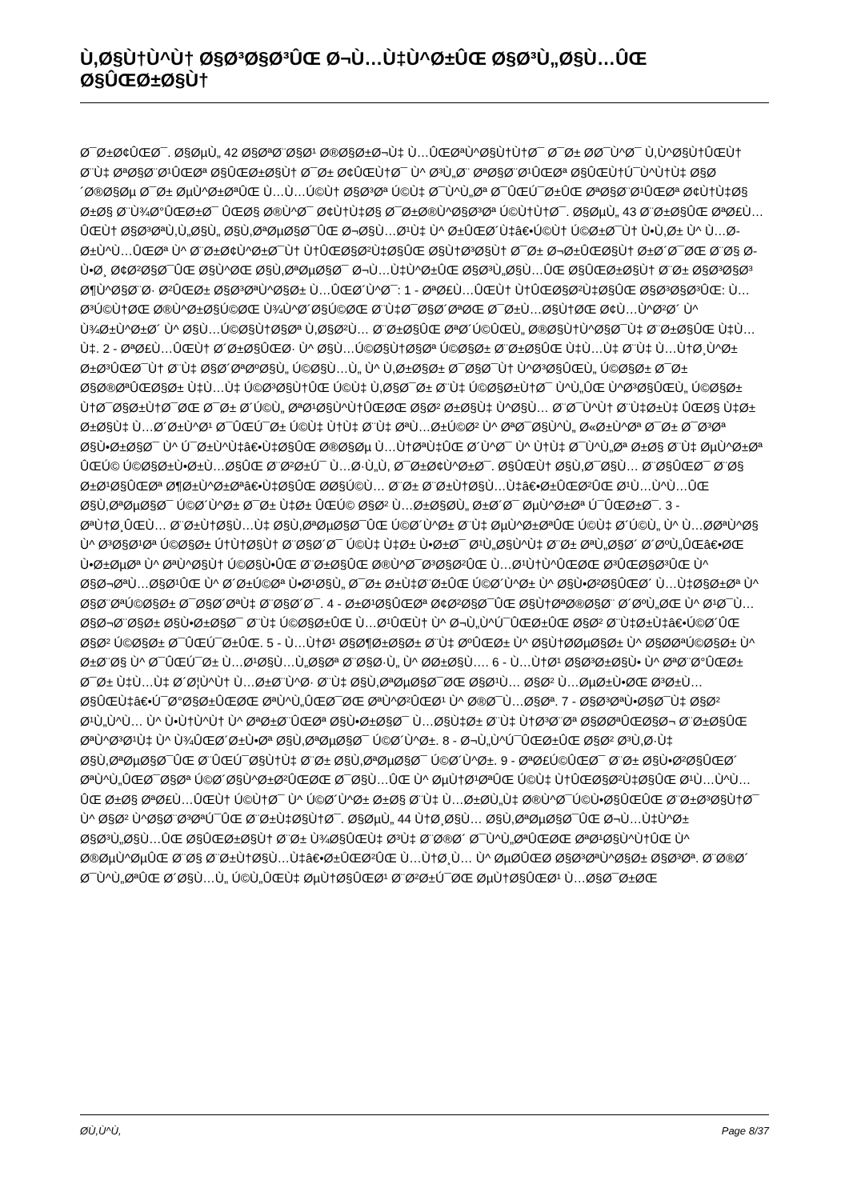Ù,Ø§Ù†Ù^Ù† Ø§Ø³Ø§Ø³ÛŒ Ø¬Ù…Ù‡Ù^Ø±ÛŒ Ø§Ø³Ù„Ø§Ù…ÛŒ Ø§ÛŒØ±Ø§Ù†
Ø¯Ø±Ø¢ÛŒØ¯. Ø§ØµÙ„ 42 Ø§ØªØ¨Ø§Ø¹ Ø®Ø§Ø±Ø¬Ù‡ Ù…ÛŒØªÙ^Ø§Ù†Ù†Ø¯ Ø¯Ø± Ø­Ø¯Ù^Ø¯ Ù,Ù^Ø§Ù†ÛŒÙ† Ø¨Ù‡ ØªØ§Ø¨Ø¹ÛŒØª Ø§ÛŒØ±Ø§Ù† Ø¯Ø± Ø¢ÛŒÙ†Ø¯ Ù^ Ø³Ù„Ø¨ ØªØ§Ø¨Ø¹ÛŒØª Ø§ÛŒÙ†Ú¯Ù^Ù†Ù‡ Ø§Ø´Ø®Ø§Øµ Ø¯Ø± ØµÙ^Ø±ØªÛŒ Ù…Ù…Ú©Ù† Ø§Ø³Øª Ú©Ù‡ Ø¯Ù^Ù„Øª Ø¯ÛŒÚ¯Ø±ÛŒ ØªØ§Ø¨Ø¹ÛŒØª Ø¢Ù†Ù‡Ø§ Ø±Ø§ Ø¨Ù¾Ø°ÛŒØ±Ø¯ ÛŒØ§ Ø®Ù^Ø¯ Ø¢Ù†Ù‡Ø§ Ø¯Ø±Ø®Ù^Ø§Ø³Øª Ú©Ù†Ù†Ø¯. Ø§ØµÙ„ 43 Ø¨Ø±Ø§ÛŒ ØªØ£Ù…ÛŒÙ† Ø§Ø³ØªÙ,Ù„Ø§Ù„ Ø§Ù,ØªØµØ§Ø¯ÛŒ Ø¬Ø§Ù…Ø¹Ù‡ Ù^ Ø±ÛŒØ´Ù‡â€•Ú©Ù† Ú©Ø±Ø¯Ù† Ù•Ù,Ø± Ù^ Ù…Ø­Ø±Ù^Ù…ÛŒØª Ù^ Ø¨Ø±Ø¢Ù^Ø±Ø¯Ù† Ù†ÛŒØ§Ø²Ù‡Ø§ÛŒ Ø§Ù†Ø³Ø§Ù† Ø¯Ø± Ø¬Ø±ÛŒØ§Ù† Ø±Ø´Ø¯ØŒ Ø¨Ø§ Ø­Ù•Ø¸ Ø¢Ø²Ø§Ø¯ÛŒ Ø§Ù^ØŒ Ø§Ù,ØªØµØ§Ø¯ Ø¬Ù…Ù‡Ù^Ø±ÛŒ Ø§Ø³Ù„Ø§Ù…ÛŒ Ø§ÛŒØ±Ø§Ù† Ø¨Ø± Ø§Ø³Ø§Ø³ Ø¶Ù^Ø§Ø¨Ø· Ø²ÛŒØ± Ø§Ø³ØªÙ^Ø§Ø± Ù…ÛŒØ´Ù^Ø¯: 1 - ØªØ£Ù…ÛŒÙ† Ù†ÛŒØ§Ø²Ù‡Ø§ÛŒ Ø§Ø³Ø§Ø³ÛŒ: Ù…Ø³Ú©Ù†ØŒ Ø®Ù^Ø±Ø§Ú©ØŒ Ù¾Ù^Ø´Ø§Ú©ØŒ Ø¨Ù‡Ø¯Ø§Ø´ØªØŒ Ø¯Ø±Ù…Ø§Ù†ØŒ Ø¢Ù…Ù^Ø²Ø´ Ù^ Ù¾Ø±Ù^Ø±Ø´ Ù^ Ø§Ù…Ú©Ø§Ù†Ø§Øª Ù,Ø§Ø²Ù… Ø¨Ø±Ø§ÛŒ ØªØ´Ú©ÛŒÙ„ Ø®Ø§Ù†Ù^Ø§Ø¯Ù‡ Ø¨Ø±Ø§ÛŒ Ù‡Ù…Ù‡. 2 - ØªØ£Ù…ÛŒÙ† Ø´Ø±Ø§ÛŒØ· Ù^ Ø§Ù…Ú©Ø§Ù†Ø§Øª Ú©Ø§Ø± Ø¨Ø±Ø§ÛŒ Ù‡Ù…Ù‡ Ø¨Ù‡ Ù…Ù†Ø¸Ù^Ø± Ø±Ø³ÛŒØ¯Ù† Ø¨Ù‡ Ø§Ø´ØªØºØ§Ù„ Ú©Ø§Ù…Ù„ Ù^ Ù,Ø±Ø§Ø± Ø¯Ø§Ø¯Ù† Ù^Ø³Ø§ÛŒÙ„ Ú©Ø§Ø± Ø¯Ø± Ø§Ø®ØªÛŒØ§Ø± Ù‡Ù…Ù‡ Ú©Ø³Ø§Ù†ÛŒ Ú©Ù‡ Ù,Ø§Ø¯Ø± Ø¨Ù‡ Ú©Ø§Ø±Ù†Ø¯ Ù^Ù„ÛŒ Ù^Ø³Ø§ÛŒÙ„ Ú©Ø§Ø± Ù†Ø¯Ø§Ø±Ù†Ø¯ØŒ Ø¯Ø± Ø´Ú©Ù„ ØªØ¹Ø§Ù^Ù†ÛŒØŒ Ø§Ø² Ø±Ø§Ù‡ Ù^Ø§Ù… Ø¨Ø¯Ù^Ù† Ø¨Ù‡Ø±Ù‡ ÛŒØ§ Ù‡Ø± Ø±Ø§Ù‡ Ù…Ø´Ø±Ù^Ø¹ Ø¯ÛŒÚ¯Ø± Ú©Ù‡ Ù†Ù‡ Ø¨Ù‡ ØªÙ…Ø±Ú©Ø² Ù^ ØªØ¯Ø§Ù^Ù„ Ø«Ø±Ù^Øª Ø¯Ø± Ø¯Ø³Øª Ø§Ù•Ø±Ø§Ø¯ Ù^ Ú¯Ø±Ù^Ù‡â€•Ù‡Ø§ÛŒ Ø®Ø§Øµ Ù…Ù†ØªÙ‡ÛŒ Ø´Ù^Ø¯ Ù^ Ù†Ù‡ Ø¯Ù^Ù„Øª Ø±Ø§ Ø¨Ù‡ ØµÙ^Ø±Øª ÛŒÚ© Ú©Ø§Ø±Ù•Ø±Ù…Ø§ÛŒ Ø¨Ø²Ø±Ú¯ Ù…Ø·Ù„Ù, Ø¯Ø±Ø¢Ù^Ø±Ø¯. Ø§ÛŒÙ† Ø§Ù,Ø¯Ø§Ù… Ø¨Ø§ÛŒØ¯ Ø¨Ø§ Ø±Ø¹Ø§ÛŒØª Ø¶Ø±Ù^Ø±Øªâ€•Ù‡Ø§ÛŒ Ø­Ø§Ú©Ù… Ø¨Ø± Ø¨Ø±Ù†Ø§Ù…Ù‡â€•Ø±ÛŒØ²ÛŒ Ø¹Ù…Ù^Ù…ÛŒ Ø§Ù,ØªØµØ§Ø¯ Ú©Ø´Ù^Ø± Ø¯Ø± Ù‡Ø± ÛŒÚ© Ø§Ø² Ù…Ø±Ø§Ø­Ù„ Ø±Ø´Ø¯ ØµÙ^Ø±Øª Ú¯ÛŒØ±Ø¯. 3 - ØªÙ†Ø¸ÛŒÙ… Ø¨Ø±Ù†Ø§Ù…Ù‡ Ø§Ù,ØªØµØ§Ø¯ÛŒ Ú©Ø´Ù^Ø± Ø¨Ù‡ ØµÙ^Ø±ØªÛŒ Ú©Ù‡ Ø´Ú©Ù„ Ù^ Ù…Ø­ØªÙ^Ø§ Ù^ Ø³Ø§Ø¹Øª Ú©Ø§Ø± Ú†Ù†Ø§Ù† Ø¨Ø§Ø´Ø¯ Ú©Ù‡ Ù‡Ø± Ù•Ø±Ø¯ Ø¹Ù„Ø§Ù^Ù‡ Ø¨Ø± ØªÙ„Ø§Ø´ Ø´ØºÙ„ÛŒâ€•ØŒ Ù•Ø±ØµØª Ù^ ØªÙ^Ø§Ù† Ú©Ø§Ù•ÛŒ Ø¨Ø±Ø§ÛŒ Ø®Ù^Ø¯Ø³Ø§Ø²ÛŒ Ù…Ø¹Ù†Ù^ÛŒØŒ Ø³ÛŒØ§Ø³ÛŒ Ù^ Ø§Ø¬ØªÙ…Ø§Ø¹ÛŒ Ù^ Ø´Ø±Ú©Øª Ù•Ø¹Ø§Ù„ Ø¯Ø± Ø±Ù‡Ø¨Ø±ÛŒ Ú©Ø´Ù^Ø± Ù^ Ø§Ù•Ø²Ø§ÛŒØ´ Ù…Ù‡Ø§Ø±Øª Ù^ Ø§Ø¨ØªÚ©Ø§Ø± Ø¯Ø§Ø´ØªÙ‡ Ø¨Ø§Ø´Ø¯. 4 - Ø±Ø¹Ø§ÛŒØª Ø¢Ø²Ø§Ø¯ÛŒ Ø§Ù†ØªØ®Ø§Ø¨ Ø´ØºÙ„ØŒ Ù^ Ø¹Ø¯Ù… Ø§Ø¬Ø¨Ø§Ø± Ø§Ù•Ø±Ø§Ø¯ Ø¨Ù‡ Ú©Ø§Ø±ÛŒ Ù…Ø¹ÛŒÙ† Ù^ Ø¬Ù„Ù^Ú¯ÛŒØ±ÛŒ Ø§Ø² Ø¨Ù‡Ø±Ù‡â€•Ú©Ø´ÛŒ Ø§Ø² Ú©Ø§Ø± Ø¯ÛŒÚ¯Ø±ÛŒ. 5 - Ù…Ù†Ø¹ Ø§Ø¶Ø±Ø§Ø± Ø¨Ù‡ ØºÛŒØ± Ù^ Ø§Ù†Ø­ØµØ§Ø± Ù^ Ø§Ø­ØªÚ©Ø§Ø± Ù^ Ø±Ø¨Ø§ Ù^ Ø¯ÛŒÚ¯Ø± Ù…Ø¹Ø§Ù…Ù„Ø§Øª Ø¨Ø§Ø·Ù„ Ù^ Ø­Ø±Ø§Ù…. 6 - Ù…Ù†Ø¹ Ø§Ø³Ø±Ø§Ù• Ù^ ØªØ¨Ø°ÛŒØ± Ø¯Ø± Ù‡Ù…Ù‡ Ø´Ø¦Ù^Ù† Ù…Ø±Ø¨Ù^Ø· Ø¨Ù‡ Ø§Ù,ØªØµØ§Ø¯ØŒ Ø§Ø¹Ù… Ø§Ø² Ù…ØµØ±Ù•ØŒ Ø³Ø±Ù…Ø§ÛŒÙ‡â€•Ú¯Ø°Ø§Ø±ÛŒØŒ ØªÙ^Ù„ÛŒØ¯ØŒ ØªÙ^Ø²ÛŒØ¹ Ù^ Ø®Ø¯Ù…Ø§Øª. 7 - Ø§Ø³ØªÙ•Ø§Ø¯Ù‡ Ø§Ø² Ø¹Ù„Ù^Ù… Ù^ Ù•Ù†Ù^Ù† Ù^ ØªØ±Ø¨ÛŒØª Ø§Ù•Ø±Ø§Ø¯ Ù…Ø§Ù‡Ø± Ø¨Ù‡ Ù†Ø³Ø¨Øª Ø§Ø­ØªÛŒØ§Ø¬ Ø¨Ø±Ø§ÛŒ ØªÙ^Ø³Ø¹Ù‡ Ù^ Ù¾ÛŒØ´Ø±Ù•Øª Ø§Ù,ØªØµØ§Ø¯ Ú©Ø´Ù^Ø±. 8 - Ø¬Ù„Ù^Ú¯ÛŒØ±ÛŒ Ø§Ø² Ø³Ù,Ø·Ù‡ Ø§Ù,ØªØµØ§Ø¯ÛŒ Ø¨ÛŒÚ¯Ø§Ù†Ù‡ Ø¨Ø± Ø§Ù,ØªØµØ§Ø¯ Ú©Ø´Ù^Ø±. 9 - ØªØ£Ú©ÛŒØ¯ Ø¨Ø± Ø§Ù•Ø²Ø§ÛŒØ´ ØªÙ^Ù„ÛŒØ¯Ø§Øª Ú©Ø´Ø§Ù^Ø±Ø²ÛŒØŒ Ø¯Ø§Ù…ÛŒ Ù^ ØµÙ†Ø¹ØªÛŒ Ú©Ù‡ Ù†ÛŒØ§Ø²Ù‡Ø§ÛŒ Ø¹Ù…Ù^Ù…ÛŒ Ø±Ø§ ØªØ£Ù…ÛŒÙ† Ú©Ù†Ø¯ Ù^ Ú©Ø´Ù^Ø± Ø±Ø§ Ø¨Ù‡ Ù…Ø±Ø­Ù„Ù‡ Ø®Ù^Ø¯Ú©Ù•Ø§ÛŒÛŒ Ø¨Ø±Ø³Ø§Ù†Ø¯ Ù^ Ø§Ø² Ù^Ø§Ø¨Ø³ØªÚ¯ÛŒ Ø¨Ø±Ù‡Ø§Ù†Ø¯. Ø§ØµÙ„ 44 Ù†Ø¸Ø§Ù… Ø§Ù,ØªØµØ§Ø¯ÛŒ Ø¬Ù…Ù‡Ù^Ø± Ø§Ø³Ù„Ø§Ù…ÛŒ Ø§ÛŒØ±Ø§Ù† Ø¨Ø± Ù¾Ø§ÛŒÙ‡ Ø³Ù‡ Ø¨Ø®Ø´ Ø¯Ù^Ù„ØªÛŒØŒ ØªØ¹Ø§Ù^Ù†ÛŒ Ù^ Ø®ØµÙ^ØµÛŒ Ø¨Ø§ Ø¨Ø±Ù†Ø§Ù…Ù‡â€•Ø±ÛŒØ²ÛŒ Ù…Ù†Ø¸Ù… Ù^ ØµØ­ÛŒØ­ Ø§Ø³ØªÙ^Ø§Ø± Ø§Ø³Øª. Ø¨Ø®Ø´ Ø¯Ù^Ù„ØªÛŒ Ø´Ø§Ù…Ù„ Ú©Ù„ÛŒÙ‡ ØµÙ†Ø§ÛŒØ¹ Ø¨Ø²Ø±Ú¯ØŒ ØµÙ†Ø§ÛŒØ¹ Ù…Ø§Ø¯Ø±ØŒ
Ø­Ù,Ù^Ù, Page 8/37